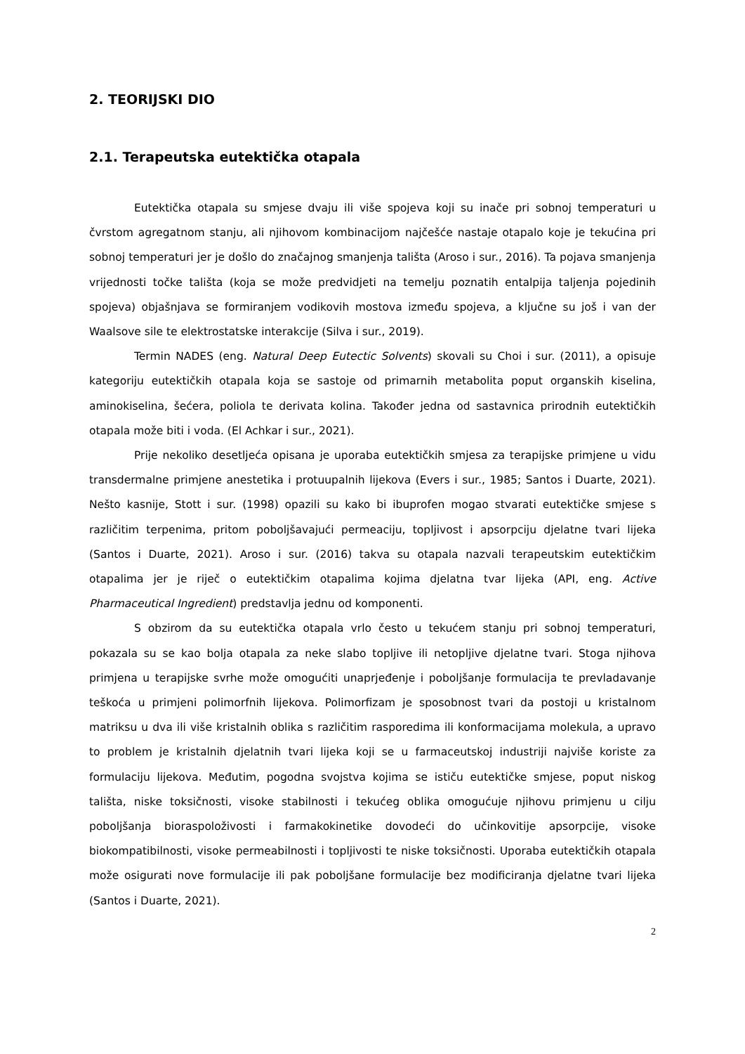2. TEORIJSKI DIO
2.1. Terapeutska eutektička otapala
Eutektička otapala su smjese dvaju ili više spojeva koji su inače pri sobnoj temperaturi u čvrstom agregatnom stanju, ali njihovom kombinacijom najčešće nastaje otapalo koje je tekućina pri sobnoj temperaturi jer je došlo do značajnog smanjenja tališta (Aroso i sur., 2016). Ta pojava smanjenja vrijednosti točke tališta (koja se može predvidjeti na temelju poznatih entalpija taljenja pojedinih spojeva) objašnjava se formiranjem vodikovih mostova između spojeva, a ključne su još i van der Waalsove sile te elektrostatske interakcije (Silva i sur., 2019).
Termin NADES (eng. Natural Deep Eutectic Solvents) skovali su Choi i sur. (2011), a opisuje kategoriju eutektičkih otapala koja se sastoje od primarnih metabolita poput organskih kiselina, aminokiselina, šećera, poliola te derivata kolina. Također jedna od sastavnica prirodnih eutektičkih otapala može biti i voda. (El Achkar i sur., 2021).
Prije nekoliko desetljeća opisana je uporaba eutektičkih smjesa za terapijske primjene u vidu transdermalne primjene anestetika i protuupalnih lijekova (Evers i sur., 1985; Santos i Duarte, 2021). Nešto kasnije, Stott i sur. (1998) opazili su kako bi ibuprofen mogao stvarati eutektičke smjese s različitim terpenima, pritom poboljšavajući permeaciju, topljivost i apsorpciju djelatne tvari lijeka (Santos i Duarte, 2021). Aroso i sur. (2016) takva su otapala nazvali terapeutskim eutektičkim otapalima jer je riječ o eutektičkim otapalima kojima djelatna tvar lijeka (API, eng. Active Pharmaceutical Ingredient) predstavlja jednu od komponenti.
S obzirom da su eutektička otapala vrlo često u tekućem stanju pri sobnoj temperaturi, pokazala su se kao bolja otapala za neke slabo topljive ili netopljive djelatne tvari. Stoga njihova primjena u terapijske svrhe može omogućiti unaprjeđenje i poboljšanje formulacija te prevladavanje teškoća u primjeni polimorfnih lijekova. Polimorfizam je sposobnost tvari da postoji u kristalnom matriksu u dva ili više kristalnih oblika s različitim rasporedima ili konformacijama molekula, a upravo to problem je kristalnih djelatnih tvari lijeka koji se u farmaceutskoj industriji najviše koriste za formulaciju lijekova. Međutim, pogodna svojstva kojima se ističu eutektičke smjese, poput niskog tališta, niske toksičnosti, visoke stabilnosti i tekućeg oblika omogućuje njihovu primjenu u cilju poboljšanja bioraspoloživosti i farmakokinetike dovodeći do učinkovitije apsorpcije, visoke biokompatibilnosti, visoke permeabilnosti i topljivosti te niske toksičnosti. Uporaba eutektičkih otapala može osigurati nove formulacije ili pak poboljšane formulacije bez modificiranja djelatne tvari lijeka (Santos i Duarte, 2021).
2